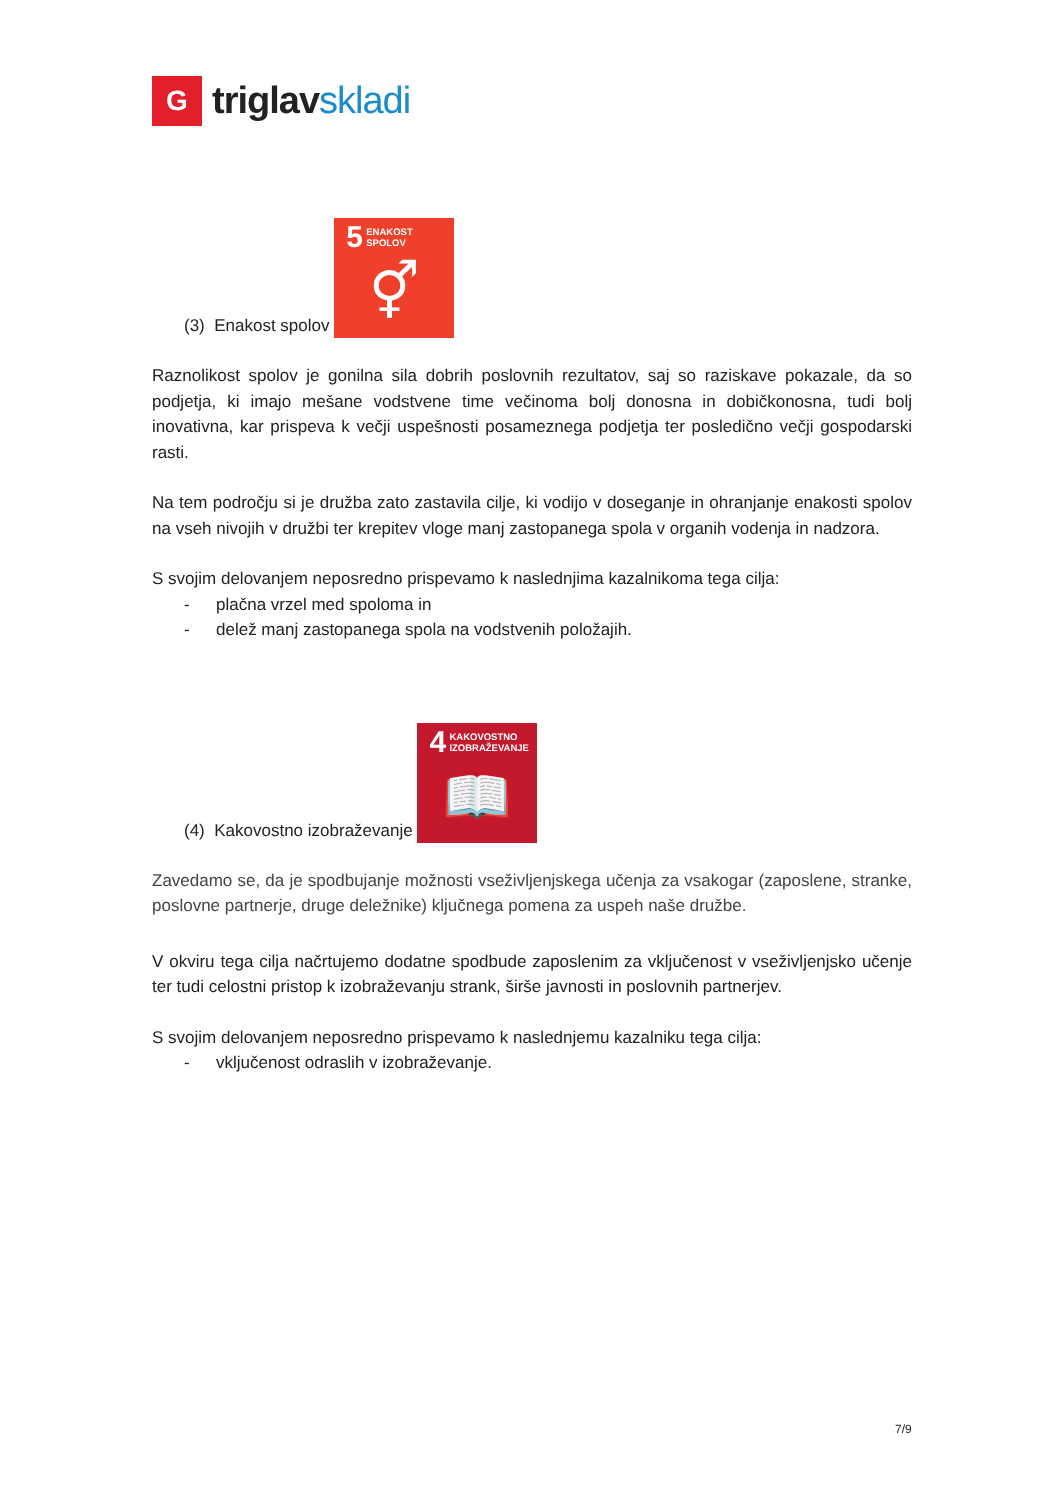G
triglavskladi
(3) Enakost spolov 5 ENAKOST
SPOLOV ⚥
Raznolikost spolov je gonilna sila dobrih poslovnih rezultatov, saj so raziskave pokazale, da so podjetja, ki imajo mešane vodstvene time večinoma bolj donosna in dobičkonosna, tudi bolj inovativna, kar prispeva k večji uspešnosti posameznega podjetja ter posledično večji gospodarski rasti.
Na tem področju si je družba zato zastavila cilje, ki vodijo v doseganje in ohranjanje enakosti spolov na vseh nivojih v družbi ter krepitev vloge manj zastopanega spola v organih vodenja in nadzora.
S svojim delovanjem neposredno prispevamo k naslednjima kazalnikoma tega cilja:
- plačna vrzel med spoloma in
- delež manj zastopanega spola na vodstvenih položajih.
(4) Kakovostno izobraževanje 4 KAKOVOSTNO
IZOBRAŽEVANJE 📖
Zavedamo se, da je spodbujanje možnosti vseživljenjskega učenja za vsakogar (zaposlene, stranke, poslovne partnerje, druge deležnike) ključnega pomena za uspeh naše družbe.
V okviru tega cilja načrtujemo dodatne spodbude zaposlenim za vključenost v vseživljenjsko učenje ter tudi celostni pristop k izobraževanju strank, širše javnosti in poslovnih partnerjev.
S svojim delovanjem neposredno prispevamo k naslednjemu kazalniku tega cilja:
- vključenost odraslih v izobraževanje.
7/9